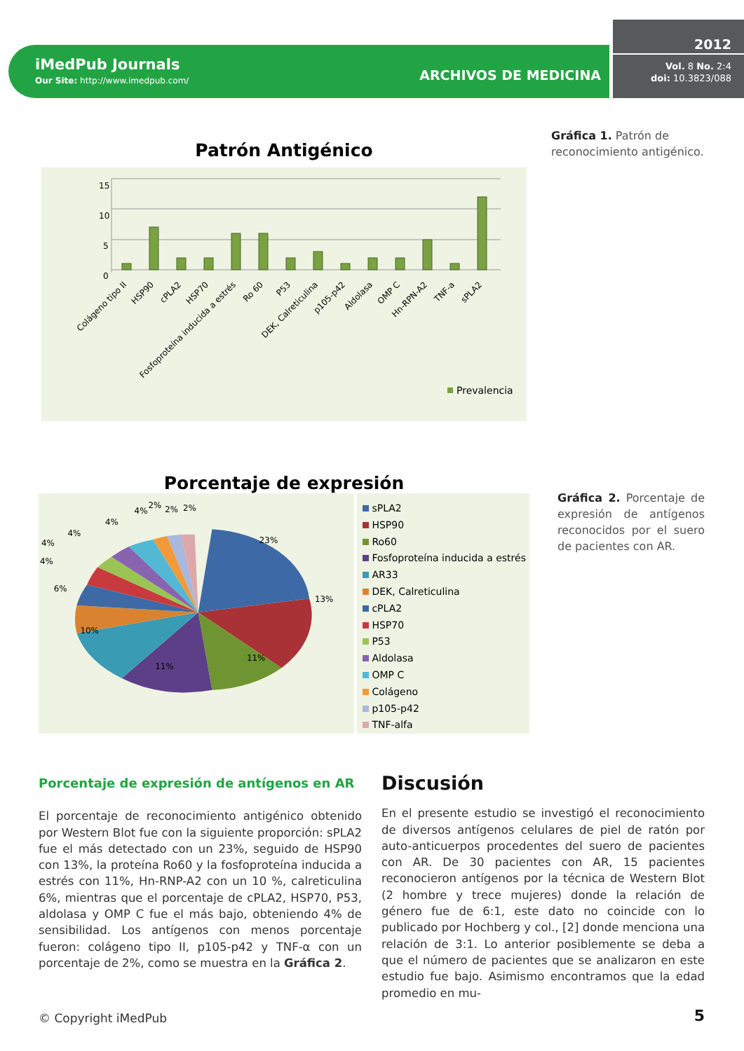iMedPub Journals
Our Site: http://www.imedpub.com/
ARCHIVOS DE MEDICINA
2012
Vol. 8 No. 2:4
doi: 10.3823/088
Patrón Antigénico
15
10
5
0
Colágeno tipo II
HSP90
cPLA2
HSP70
Fosfoproteína inducida a estrés
Ro 60
P53
DEK, Calreticulina
p105-p42
Aldolasa
OMP C
Hn-RPN-A2
TNF-a
sPLA2
Prevalencia
Gráfica 1. Patrón de reconocimiento antigénico.
Porcentaje de expresión
23%
13%
11%
11%
10%
6%
4%
4%
4%
4%
4%
2%
2%
2%
sPLA2
HSP90
Ro60
Fosfoproteína inducida a estrés
AR33
DEK, Calreticulina
cPLA2
HSP70
P53
Aldolasa
OMP C
Colágeno
p105-p42
TNF-alfa
Gráfica 2. Porcentaje de expresión de antígenos reconocidos por el suero de pacientes con AR.
Porcentaje de expresión de antígenos en AR
El porcentaje de reconocimiento antigénico obtenido por Western Blot fue con la siguiente proporción: sPLA2 fue el más detectado con un 23%, seguido de HSP90 con 13%, la proteína Ro60 y la fosfoproteína inducida a estrés con 11%, Hn-RNP-A2 con un 10 %, calreticulina 6%, mientras que el porcentaje de cPLA2, HSP70, P53, aldolasa y OMP C fue el más bajo, obteniendo 4% de sensibilidad. Los antígenos con menos porcentaje fueron: colágeno tipo II, p105-p42 y TNF-α con un porcentaje de 2%, como se muestra en la Gráfica 2.
Discusión
En el presente estudio se investigó el reconocimiento de diversos antígenos celulares de piel de ratón por auto-anticuerpos procedentes del suero de pacientes con AR. De 30 pacientes con AR, 15 pacientes reconocieron antígenos por la técnica de Western Blot (2 hombre y trece mujeres) donde la relación de género fue de 6:1, este dato no coincide con lo publicado por Hochberg y col., [2] donde menciona una relación de 3:1. Lo anterior posiblemente se deba a que el número de pacientes que se analizaron en este estudio fue bajo. Asimismo encontramos que la edad promedio en mu-
© Copyright iMedPub 5